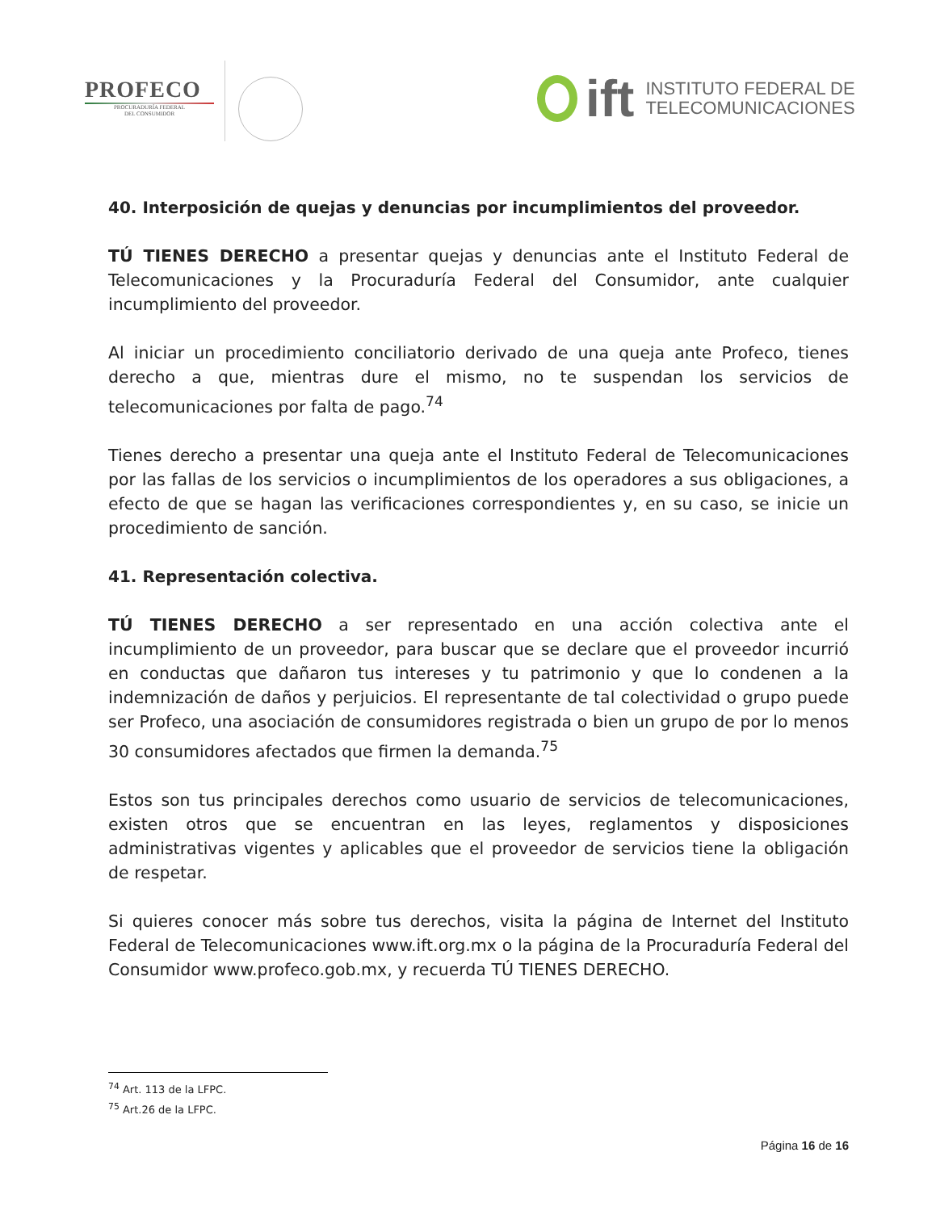PROFECO
PROCURADURÍA FEDERAL
DEL CONSUMIDOR
ift
INSTITUTO FEDERAL DE
TELECOMUNICACIONES
40. Interposición de quejas y denuncias por incumplimientos del proveedor.
TÚ TIENES DERECHO a presentar quejas y denuncias ante el Instituto Federal de Telecomunicaciones y la Procuraduría Federal del Consumidor, ante cualquier incumplimiento del proveedor.
Al iniciar un procedimiento conciliatorio derivado de una queja ante Profeco, tienes derecho a que, mientras dure el mismo, no te suspendan los servicios de telecomunicaciones por falta de pago.<sup>74</sup>
Tienes derecho a presentar una queja ante el Instituto Federal de Telecomunicaciones por las fallas de los servicios o incumplimientos de los operadores a sus obligaciones, a efecto de que se hagan las verificaciones correspondientes y, en su caso, se inicie un procedimiento de sanción.
41. Representación colectiva.
TÚ TIENES DERECHO a ser representado en una acción colectiva ante el incumplimiento de un proveedor, para buscar que se declare que el proveedor incurrió en conductas que dañaron tus intereses y tu patrimonio y que lo condenen a la indemnización de daños y perjuicios. El representante de tal colectividad o grupo puede ser Profeco, una asociación de consumidores registrada o bien un grupo de por lo menos 30 consumidores afectados que firmen la demanda.<sup>75</sup>
Estos son tus principales derechos como usuario de servicios de telecomunicaciones, existen otros que se encuentran en las leyes, reglamentos y disposiciones administrativas vigentes y aplicables que el proveedor de servicios tiene la obligación de respetar.
Si quieres conocer más sobre tus derechos, visita la página de Internet del Instituto Federal de Telecomunicaciones www.ift.org.mx o la página de la Procuraduría Federal del Consumidor www.profeco.gob.mx, y recuerda TÚ TIENES DERECHO.
<sup>74</sup> Art. 113 de la LFPC.
<sup>75</sup> Art.26 de la LFPC.
Página 16 de 16